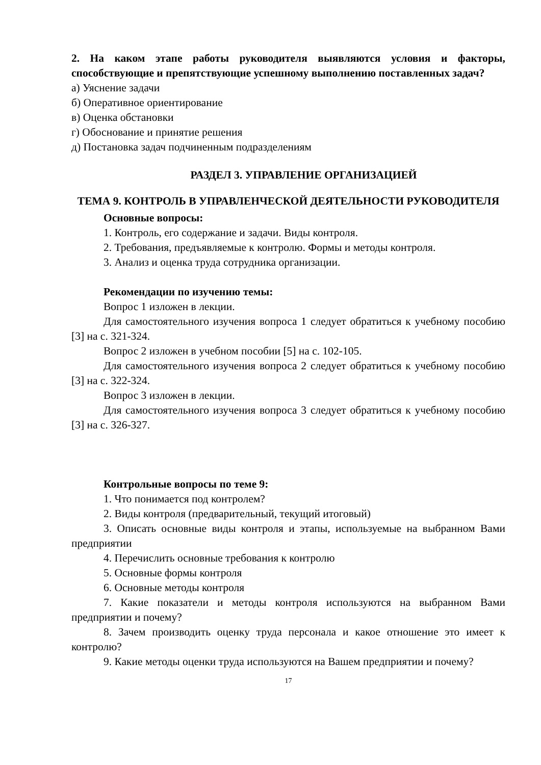2. На каком этапе работы руководителя выявляются условия и факторы, способствующие и препятствующие успешному выполнению поставленных задач?
а) Уяснение задачи
б) Оперативное ориентирование
в) Оценка обстановки
г) Обоснование и принятие решения
д) Постановка задач подчиненным подразделениям
РАЗДЕЛ 3. УПРАВЛЕНИЕ ОРГАНИЗАЦИЕЙ
ТЕМА 9. КОНТРОЛЬ В УПРАВЛЕНЧЕСКОЙ ДЕЯТЕЛЬНОСТИ РУКОВОДИТЕЛЯ
Основные вопросы:
1. Контроль, его содержание и задачи. Виды контроля.
2. Требования, предъявляемые к контролю. Формы и методы контроля.
3. Анализ и оценка труда сотрудника организации.
Рекомендации по изучению темы:
Вопрос 1 изложен в лекции.
Для самостоятельного изучения вопроса 1 следует обратиться к учебному пособию [3] на с. 321-324.
Вопрос 2 изложен в учебном пособии [5] на с. 102-105.
Для самостоятельного изучения вопроса 2 следует обратиться к учебному пособию [3] на с. 322-324.
Вопрос 3 изложен в лекции.
Для самостоятельного изучения вопроса 3 следует обратиться к учебному пособию [3] на с. 326-327.
Контрольные вопросы по теме 9:
1. Что понимается под контролем?
2. Виды контроля (предварительный, текущий итоговый)
3. Описать основные виды контроля и этапы, используемые на выбранном Вами предприятии
4. Перечислить основные требования к контролю
5. Основные формы контроля
6. Основные методы контроля
7. Какие показатели и методы контроля используются на выбранном Вами предприятии и почему?
8. Зачем производить оценку труда персонала и какое отношение это имеет к контролю?
9. Какие методы оценки труда используются на Вашем предприятии и почему?
17